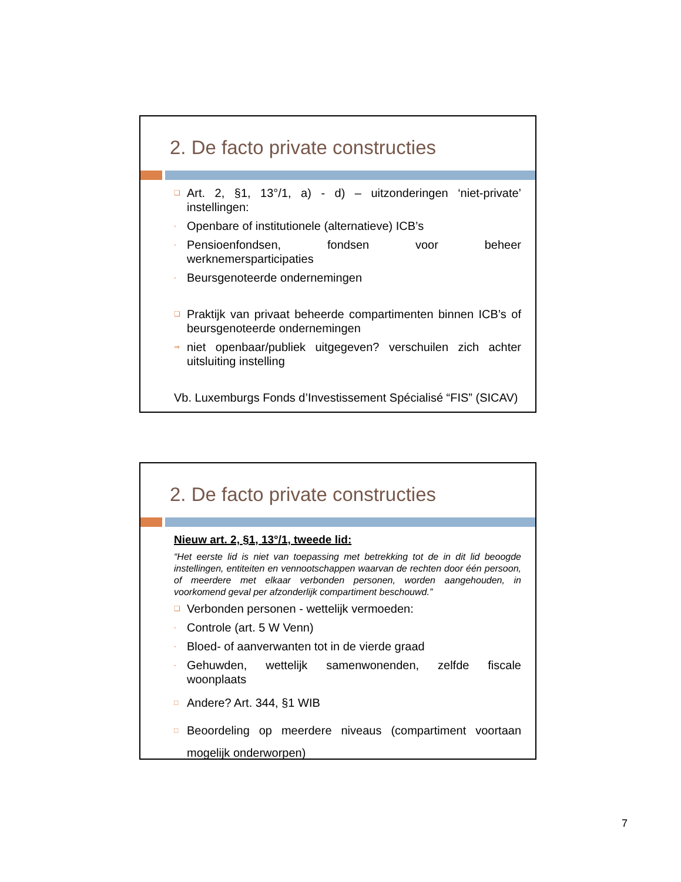2. De facto private constructies
❑ Art. 2, §1, 13°/1, a) - d) – uitzonderingen ‘niet-private’ instellingen:
- Openbare of institutionele (alternatieve) ICB’s
- Pensioenfondsen, fondsen voor beheer werknemersparticipaties
- Beursgenoteerde ondernemingen
❑ Praktijk van privaat beheerde compartimenten binnen ICB’s of beursgenoteerde ondernemingen
⇒ niet openbaar/publiek uitgegeven? verschuilen zich achter uitsluiting instelling
Vb. Luxemburgs Fonds d’Investissement Spécialisé “FIS” (SICAV)
2. De facto private constructies
Nieuw art. 2, §1, 13°/1, tweede lid:
“Het eerste lid is niet van toepassing met betrekking tot de in dit lid beoogde instellingen, entiteiten en vennootschappen waarvan de rechten door één persoon, of meerdere met elkaar verbonden personen, worden aangehouden, in voorkomend geval per afzonderlijk compartiment beschouwd.”
❑ Verbonden personen - wettelijk vermoeden:
- Controle (art. 5 W Venn)
- Bloed- of aanverwanten tot in de vierde graad
- Gehuwden, wettelijk samenwonenden, zelfde fiscale woonplaats
□ Andere? Art. 344, §1 WIB
□ Beoordeling op meerdere niveaus (compartiment voortaan mogelijk onderworpen)
7